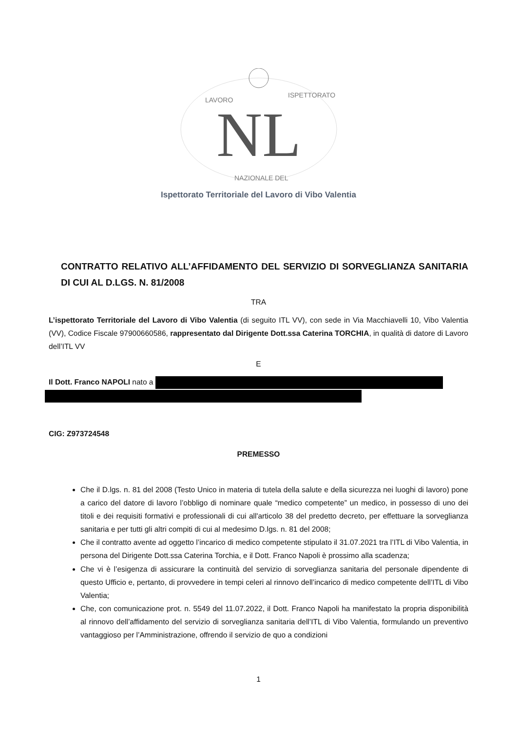NL
LAVORO
ISPETTORATO
NAZIONALE DEL
Ispettorato Territoriale del Lavoro di Vibo Valentia
CONTRATTO RELATIVO ALL’AFFIDAMENTO DEL SERVIZIO DI SORVEGLIANZA SANITARIA DI CUI AL D.LGS. N. 81/2008
TRA
L’ispettorato Territoriale del Lavoro di Vibo Valentia (di seguito ITL VV), con sede in Via Macchiavelli 10, Vibo Valentia (VV), Codice Fiscale 97900660586, rappresentato dal Dirigente Dott.ssa Caterina TORCHIA, in qualità di datore di Lavoro dell’ITL VV
E
Il Dott. Franco NAPOLI nato a
CIG: Z973724548
PREMESSO
Che il D.lgs. n. 81 del 2008 (Testo Unico in materia di tutela della salute e della sicurezza nei luoghi di lavoro) pone a carico del datore di lavoro l’obbligo di nominare quale “medico competente” un medico, in possesso di uno dei titoli e dei requisiti formativi e professionali di cui all'articolo 38 del predetto decreto, per effettuare la sorveglianza sanitaria e per tutti gli altri compiti di cui al medesimo D.lgs. n. 81 del 2008;
Che il contratto avente ad oggetto l’incarico di medico competente stipulato il 31.07.2021 tra l’ITL di Vibo Valentia, in persona del Dirigente Dott.ssa Caterina Torchia, e il Dott. Franco Napoli è prossimo alla scadenza;
Che vi è l’esigenza di assicurare la continuità del servizio di sorveglianza sanitaria del personale dipendente di questo Ufficio e, pertanto, di provvedere in tempi celeri al rinnovo dell’incarico di medico competente dell’ITL di Vibo Valentia;
Che, con comunicazione prot. n. 5549 del 11.07.2022, il Dott. Franco Napoli ha manifestato la propria disponibilità al rinnovo dell’affidamento del servizio di sorveglianza sanitaria dell’ITL di Vibo Valentia, formulando un preventivo vantaggioso per l’Amministrazione, offrendo il servizio de quo a condizioni
1